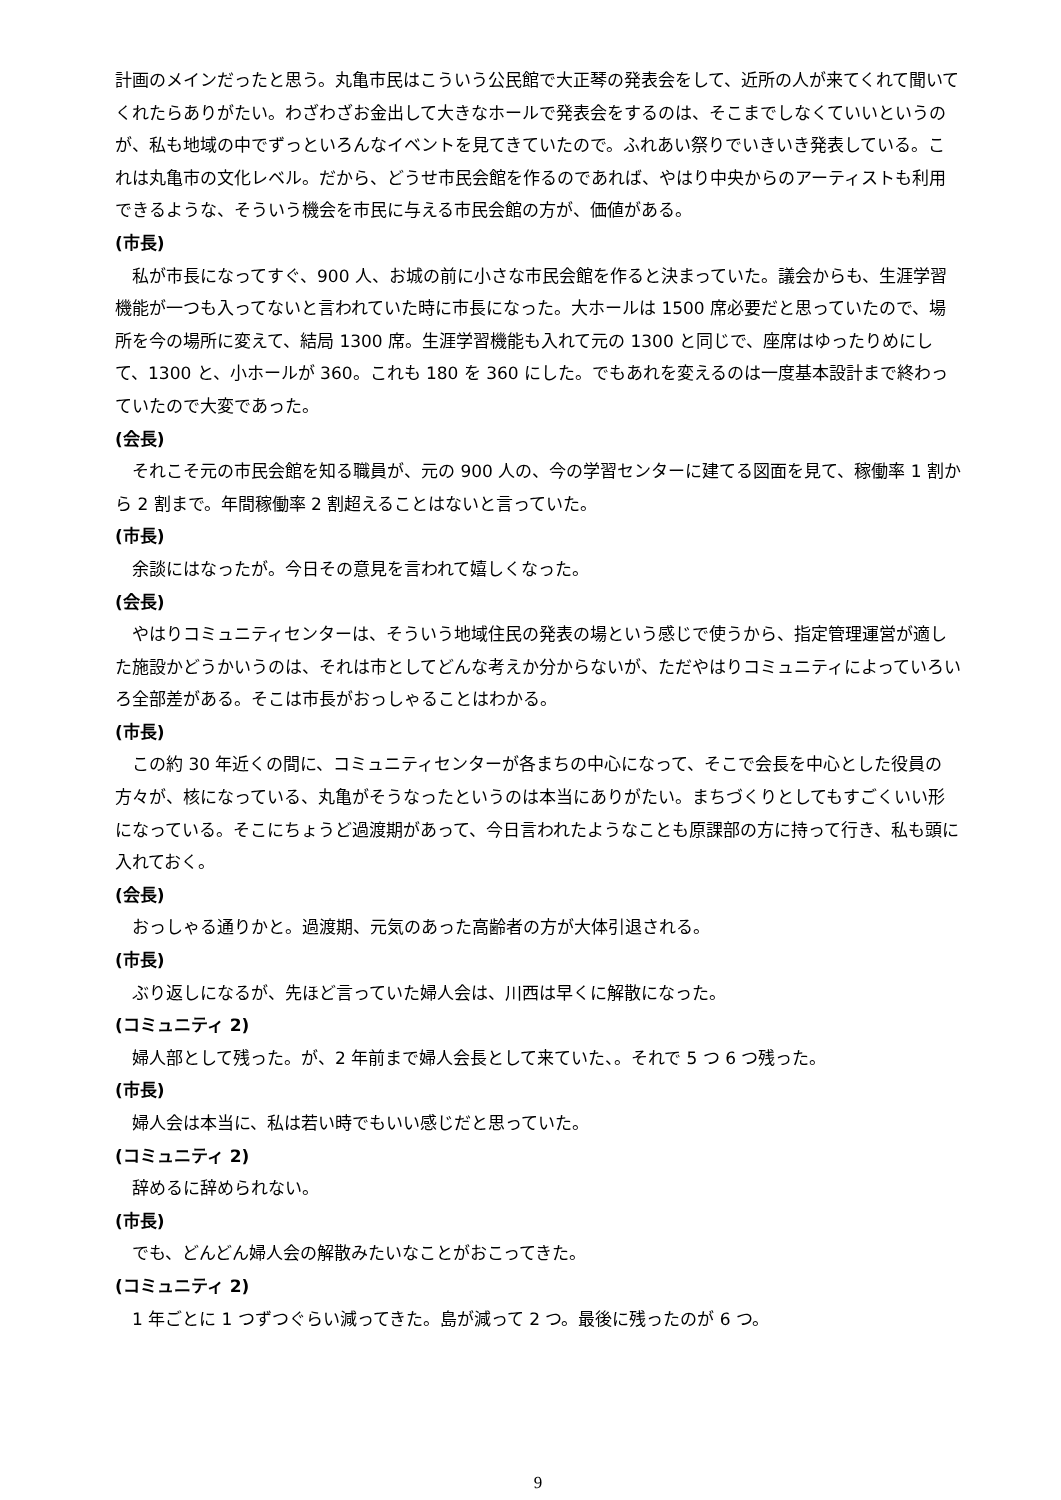計画のメインだったと思う。丸亀市民はこういう公民館で大正琴の発表会をして、近所の人が来てくれて聞いてくれたらありがたい。わざわざお金出して大きなホールで発表会をするのは、そこまでしなくていいというのが、私も地域の中でずっといろんなイベントを見てきていたので。ふれあい祭りでいきいき発表している。これは丸亀市の文化レベル。だから、どうせ市民会館を作るのであれば、やはり中央からのアーティストも利用できるような、そういう機会を市民に与える市民会館の方が、価値がある。
(市長)
私が市長になってすぐ、900 人、お城の前に小さな市民会館を作ると決まっていた。議会からも、生涯学習機能が一つも入ってないと言われていた時に市長になった。大ホールは 1500 席必要だと思っていたので、場所を今の場所に変えて、結局 1300 席。生涯学習機能も入れて元の 1300 と同じで、座席はゆったりめにして、1300 と、小ホールが 360。これも 180 を 360 にした。でもあれを変えるのは一度基本設計まで終わっていたので大変であった。
(会長)
それこそ元の市民会館を知る職員が、元の 900 人の、今の学習センターに建てる図面を見て、稼働率 1 割から 2 割まで。年間稼働率 2 割超えることはないと言っていた。
(市長)
余談にはなったが。今日その意見を言われて嬉しくなった。
(会長)
やはりコミュニティセンターは、そういう地域住民の発表の場という感じで使うから、指定管理運営が適した施設かどうかいうのは、それは市としてどんな考えか分からないが、ただやはりコミュニティによっていろいろ全部差がある。そこは市長がおっしゃることはわかる。
(市長)
この約 30 年近くの間に、コミュニティセンターが各まちの中心になって、そこで会長を中心とした役員の方々が、核になっている、丸亀がそうなったというのは本当にありがたい。まちづくりとしてもすごくいい形になっている。そこにちょうど過渡期があって、今日言われたようなことも原課部の方に持って行き、私も頭に入れておく。
(会長)
おっしゃる通りかと。過渡期、元気のあった高齢者の方が大体引退される。
(市長)
ぶり返しになるが、先ほど言っていた婦人会は、川西は早くに解散になった。
(コミュニティ 2)
婦人部として残った。が、2 年前まで婦人会長として来ていた、。それで 5 つ 6 つ残った。
(市長)
婦人会は本当に、私は若い時でもいい感じだと思っていた。
(コミュニティ 2)
辞めるに辞められない。
(市長)
でも、どんどん婦人会の解散みたいなことがおこってきた。
(コミュニティ 2)
1 年ごとに 1 つずつぐらい減ってきた。島が減って 2 つ。最後に残ったのが 6 つ。
9